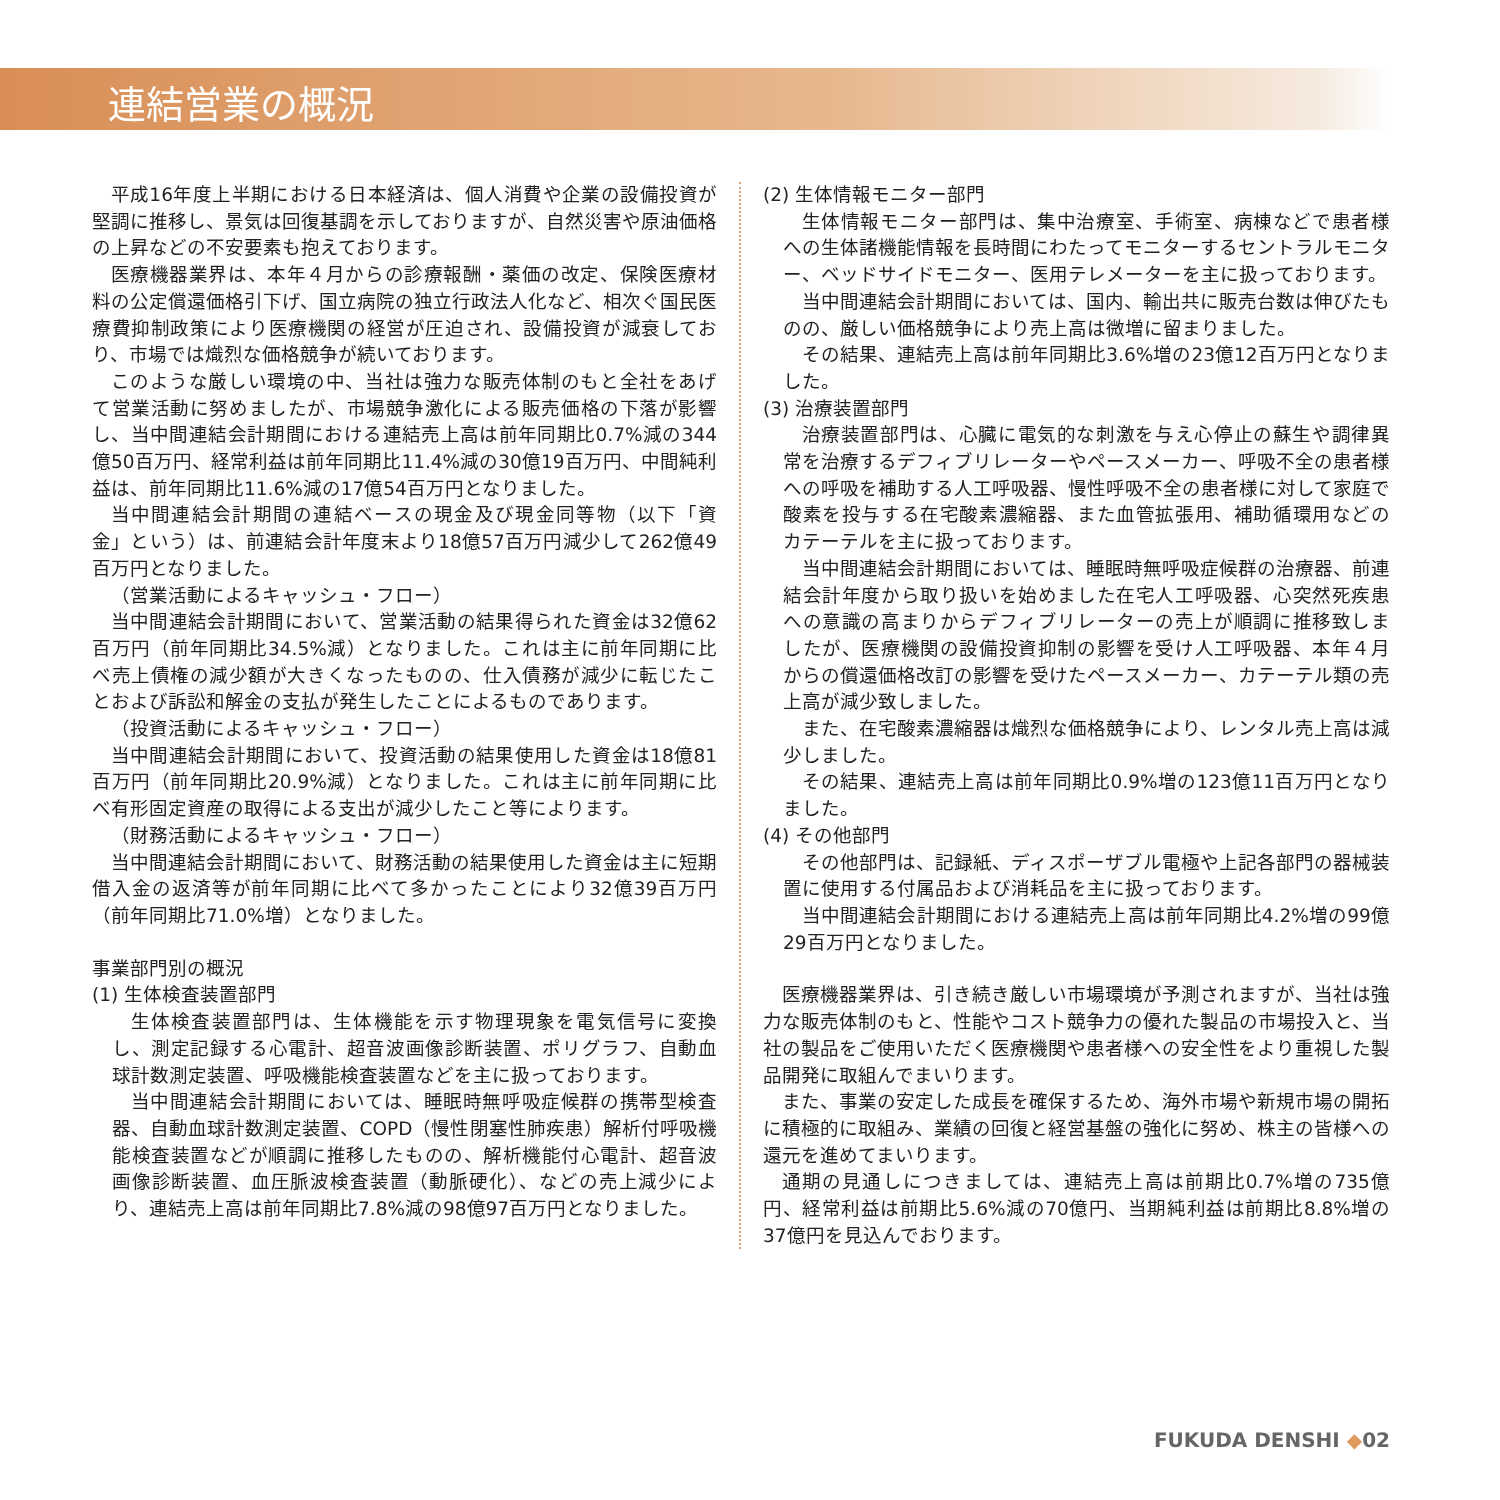連結営業の概況
平成16年度上半期における日本経済は、個人消費や企業の設備投資が堅調に推移し、景気は回復基調を示しておりますが、自然災害や原油価格の上昇などの不安要素も抱えております。
医療機器業界は、本年４月からの診療報酬・薬価の改定、保険医療材料の公定償還価格引下げ、国立病院の独立行政法人化など、相次ぐ国民医療費抑制政策により医療機関の経営が圧迫され、設備投資が減衰しており、市場では熾烈な価格競争が続いております。
このような厳しい環境の中、当社は強力な販売体制のもと全社をあげて営業活動に努めましたが、市場競争激化による販売価格の下落が影響し、当中間連結会計期間における連結売上高は前年同期比0.7%減の344億50百万円、経常利益は前年同期比11.4%減の30億19百万円、中間純利益は、前年同期比11.6%減の17億54百万円となりました。
当中間連結会計期間の連結ベースの現金及び現金同等物（以下「資金」という）は、前連結会計年度末より18億57百万円減少して262億49百万円となりました。
（営業活動によるキャッシュ・フロー）
当中間連結会計期間において、営業活動の結果得られた資金は32億62百万円（前年同期比34.5%減）となりました。これは主に前年同期に比べ売上債権の減少額が大きくなったものの、仕入債務が減少に転じたことおよび訴訟和解金の支払が発生したことによるものであります。
（投資活動によるキャッシュ・フロー）
当中間連結会計期間において、投資活動の結果使用した資金は18億81百万円（前年同期比20.9%減）となりました。これは主に前年同期に比べ有形固定資産の取得による支出が減少したこと等によります。
（財務活動によるキャッシュ・フロー）
当中間連結会計期間において、財務活動の結果使用した資金は主に短期借入金の返済等が前年同期に比べて多かったことにより32億39百万円（前年同期比71.0%増）となりました。
事業部門別の概況
(1) 生体検査装置部門
生体検査装置部門は、生体機能を示す物理現象を電気信号に変換し、測定記録する心電計、超音波画像診断装置、ポリグラフ、自動血球計数測定装置、呼吸機能検査装置などを主に扱っております。
当中間連結会計期間においては、睡眠時無呼吸症候群の携帯型検査器、自動血球計数測定装置、COPD（慢性閉塞性肺疾患）解析付呼吸機能検査装置などが順調に推移したものの、解析機能付心電計、超音波画像診断装置、血圧脈波検査装置（動脈硬化）、などの売上減少により、連結売上高は前年同期比7.8%減の98億97百万円となりました。
(2) 生体情報モニター部門
生体情報モニター部門は、集中治療室、手術室、病棟などで患者様への生体諸機能情報を長時間にわたってモニターするセントラルモニター、ベッドサイドモニター、医用テレメーターを主に扱っております。
当中間連結会計期間においては、国内、輸出共に販売台数は伸びたものの、厳しい価格競争により売上高は微増に留まりました。
その結果、連結売上高は前年同期比3.6%増の23億12百万円となりました。
(3) 治療装置部門
治療装置部門は、心臓に電気的な刺激を与え心停止の蘇生や調律異常を治療するデフィブリレーターやペースメーカー、呼吸不全の患者様への呼吸を補助する人工呼吸器、慢性呼吸不全の患者様に対して家庭で酸素を投与する在宅酸素濃縮器、また血管拡張用、補助循環用などのカテーテルを主に扱っております。
当中間連結会計期間においては、睡眠時無呼吸症候群の治療器、前連結会計年度から取り扱いを始めました在宅人工呼吸器、心突然死疾患への意識の高まりからデフィブリレーターの売上が順調に推移致しましたが、医療機関の設備投資抑制の影響を受け人工呼吸器、本年４月からの償還価格改訂の影響を受けたペースメーカー、カテーテル類の売上高が減少致しました。
また、在宅酸素濃縮器は熾烈な価格競争により、レンタル売上高は減少しました。
その結果、連結売上高は前年同期比0.9%増の123億11百万円となりました。
(4) その他部門
その他部門は、記録紙、ディスポーザブル電極や上記各部門の器械装置に使用する付属品および消耗品を主に扱っております。
当中間連結会計期間における連結売上高は前年同期比4.2%増の99億29百万円となりました。
医療機器業界は、引き続き厳しい市場環境が予測されますが、当社は強力な販売体制のもと、性能やコスト競争力の優れた製品の市場投入と、当社の製品をご使用いただく医療機関や患者様への安全性をより重視した製品開発に取組んでまいります。
また、事業の安定した成長を確保するため、海外市場や新規市場の開拓に積極的に取組み、業績の回復と経営基盤の強化に努め、株主の皆様への還元を進めてまいります。
通期の見通しにつきましては、連結売上高は前期比0.7%増の735億円、経常利益は前期比5.6%減の70億円、当期純利益は前期比8.8%増の37億円を見込んでおります。
FUKUDA DENSHI ◆02